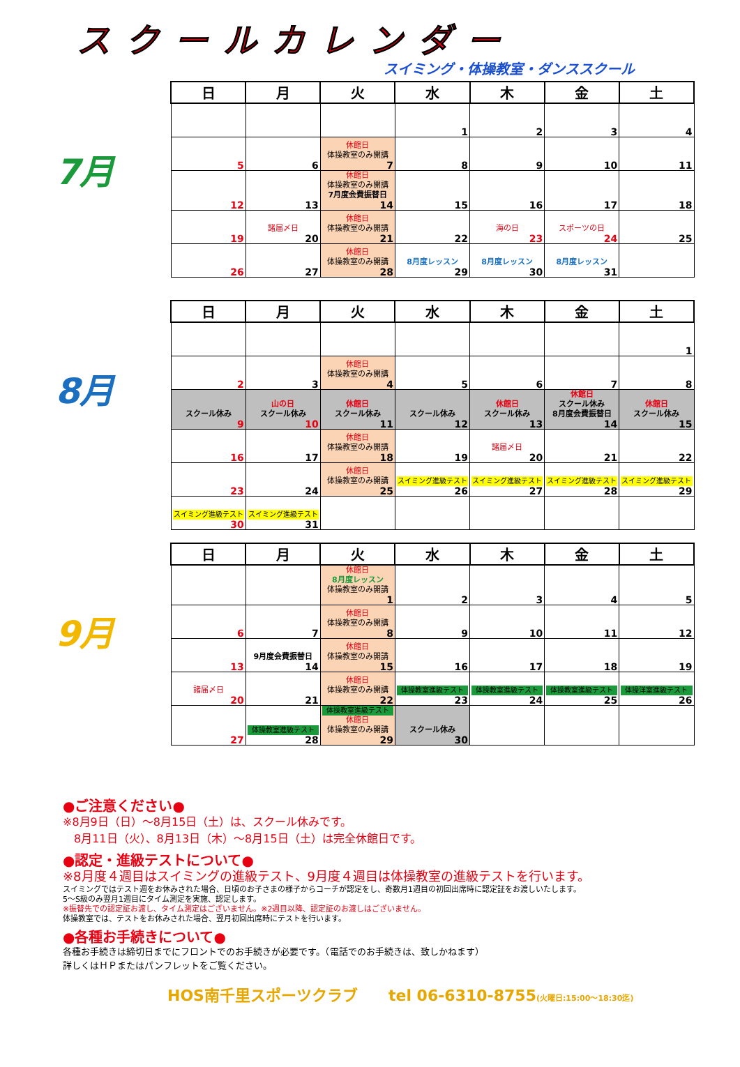スクールカレンダー
スイミング・体操教室・ダンススクール
7月
| 日 | 月 | 火 | 水 | 木 | 金 | 土 |
| --- | --- | --- | --- | --- | --- | --- |
| | | | 1 | 2 | 3 | 4 |
| 5 | 6 | 休館日 体操教室のみ開講 7 | 8 | 9 | 10 | 11 |
| 12 | 13 | 休館日 体操教室のみ開講 7月度会費振替日 14 | 15 | 16 | 17 | 18 |
| 19 | 諸届〆日 20 | 休館日 体操教室のみ開講 21 | 22 | 海の日 23 | スポーツの日 24 | 25 |
| 26 | 27 | 休館日 体操教室のみ開講 28 | 8月度レッスン 29 | 8月度レッスン 30 | 8月度レッスン 31 | |
8月
| 日 | 月 | 火 | 水 | 木 | 金 | 土 |
| --- | --- | --- | --- | --- | --- | --- |
| | | | | | | 1 |
| 2 | 3 | 休館日 体操教室のみ開講 4 | 5 | 6 | 7 | 8 |
| スクール休み 9 | 山の日 スクール休み 10 | 休館日 スクール休み 11 | スクール休み 12 | 休館日 スクール休み 13 | 休館日 スクール休み 8月度会費振替日 14 | 休館日 スクール休み 15 |
| 16 | 17 | 休館日 体操教室のみ開講 18 | 19 | 諸届〆日 20 | 21 | 22 |
| 23 | 24 | 休館日 体操教室のみ開講 25 | スイミング進級テスト 26 | スイミング進級テスト 27 | スイミング進級テスト 28 | スイミング進級テスト 29 |
| スイミング進級テスト 30 | スイミング進級テスト 31 | | | | | |
9月
| 日 | 月 | 火 | 水 | 木 | 金 | 土 |
| --- | --- | --- | --- | --- | --- | --- |
| | | 休館日 8月度レッスン 体操教室のみ開講 1 | 2 | 3 | 4 | 5 |
| 6 | 7 | 休館日 体操教室のみ開講 8 | 9 | 10 | 11 | 12 |
| 13 | 9月度会費振替日 14 | 休館日 体操教室のみ開講 15 | 16 | 17 | 18 | 19 |
| 諸届〆日 20 | 21 | 休館日 体操教室のみ開講 22 | 体操教室進級テスト 23 | 体操教室進級テスト 24 | 体操教室進級テスト 25 | 体操洋室進級テスト 26 |
| 27 | 体操教室進級テスト 28 | 体操教室進級テスト 休館日 体操教室のみ開講 29 | スクール休み 30 | | | |
●ご注意ください●
※8月9日（日）～8月15日（土）は、スクール休みです。
　8月11日（火）、8月13日（木）～8月15日（土）は完全休館日です。
●認定・進級テストについて●
※8月度４週目はスイミングの進級テスト、9月度４週目は体操教室の進級テストを行います。
スイミングではテスト週をお休みされた場合、日頃のお子さまの様子からコーチが認定をし、奇数月1週目の初回出席時に認定証をお渡しいたします。
5～S級のみ翌月1週目にタイム測定を実施、認定します。
※振替先での認定証お渡し、タイム測定はございません。※2週目以降、認定証のお渡しはございません。
体操教室では、テストをお休みされた場合、翌月初回出席時にテストを行います。
●各種お手続きについて●
各種お手続きは締切日までにフロントでのお手続きが必要です。（電話でのお手続きは、致しかねます）
詳しくはＨＰまたはパンフレットをご覧ください。
HOS南千里スポーツクラブ　　tel 06-6310-8755(火曜日:15:00～18:30迄)